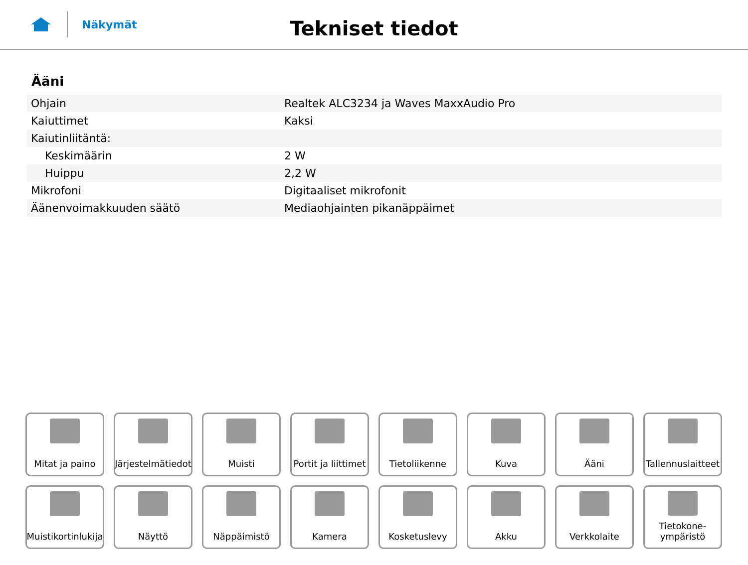Näkymät
Tekniset tiedot
Ääni
| Ohjain | Realtek ALC3234 ja Waves MaxxAudio Pro |
| Kaiuttimet | Kaksi |
| Kaiutinliitäntä: | |
| Keskimäärin | 2 W |
| Huippu | 2,2 W |
| Mikrofoni | Digitaaliset mikrofonit |
| Äänenvoimakkuuden säätö | Mediaohjainten pikanäppäimet |
Mitat ja paino
Järjestelmätiedot
Muisti
Portit ja liittimet
Tietoliikenne
Kuva
Ääni
Tallennuslaitteet
Muistikortinlukija
Näyttö
Näppäimistö
Kamera
Kosketuslevy
Akku
Verkkolaite
Tietokone-
ympäristö